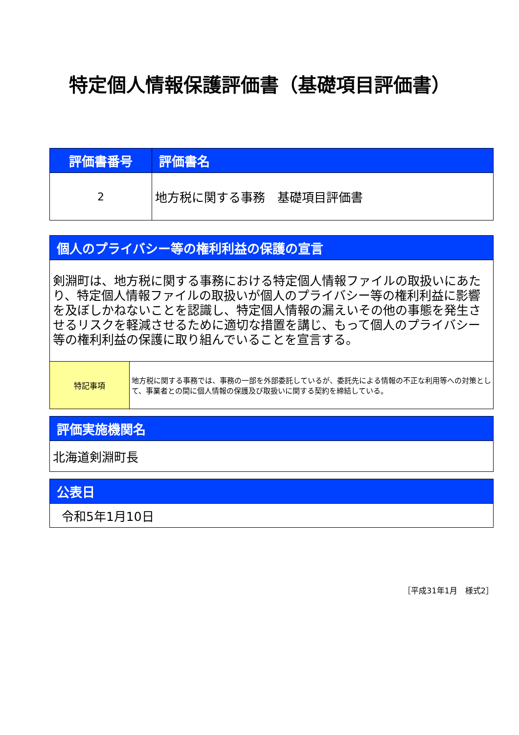特定個人情報保護評価書（基礎項目評価書）
| 評価書番号 | 評価書名 |
| --- | --- |
| 2 | 地方税に関する事務 基礎項目評価書 |
| 個人のプライバシー等の権利利益の保護の宣言 | |
| --- | --- |
| 剣淵町は、地方税に関する事務における特定個人情報ファイルの取扱いにあたり、特定個人情報ファイルの取扱いが個人のプライバシー等の権利利益に影響を及ぼしかねないことを認識し、特定個人情報の漏えいその他の事態を発生させるリスクを軽減させるために適切な措置を講じ、もって個人のプライバシー等の権利利益の保護に取り組んでいることを宣言する。 | |
| 特記事項 | 地方税に関する事務では、事務の一部を外部委託しているが、委託先による情報の不正な利用等への対策として、事業者との間に個人情報の保護及び取扱いに関する契約を締結している。 |
| 評価実施機関名 |
| --- |
| 北海道剣淵町長 |
| 公表日 |
| --- |
| 令和5年1月10日 |
［平成31年1月　様式2］